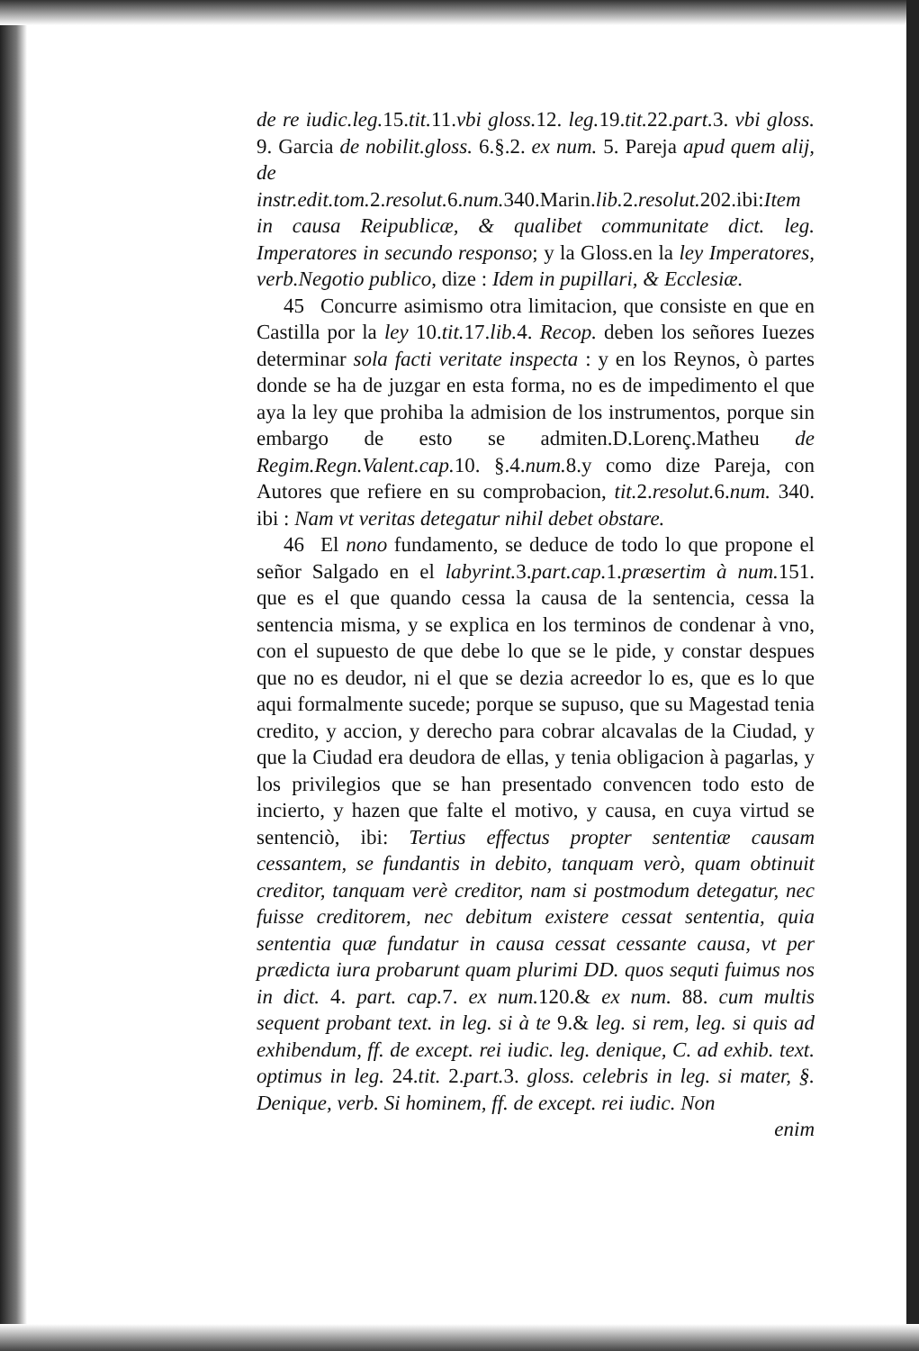de re iudic.leg. 15.tit. 11.vbi gloss. 12. leg. 19.tit. 22.part. 3. vbi gloss. 9. Garcia de nobilit.gloss. 6.§.2. ex num. 5. Pareja apud quem alij, de instr.edit.tom. 2.resolut. 6.num. 340.Marin.lib. 2.resolut. 202.ibi:Item in causa Reipublicæ, & qualibet communitate dict. leg. Imperatores in secundo responso; y la Gloss.en la ley Imperatores, verb.Negotio publico, dize : Idem in pupillari, & Ecclesiæ.
45 Concurre asimismo otra limitacion, que consiste en que en Castilla por la ley 10.tit. 17.lib. 4. Recop. deben los señores Iuezes determinar sola facti veritate inspecta : y en los Reynos, ò partes donde se ha de juzgar en esta forma, no es de impedimento el que aya la ley que prohiba la admision de los instrumentos, porque sin embargo de esto se admiten.D.Lorenç.Matheu de Regim.Regn.Valent.cap. 10. §.4.num. 8.y como dize Pareja, con Autores que refiere en su comprobacion, tit. 2.resolut. 6.num. 340. ibi : Nam vt veritas detegatur nihil debet obstare.
46 El nono fundamento, se deduce de todo lo que propone el señor Salgado en el labyrint. 3.part.cap. 1.præsertim à num. 151. que es el que quando cessa la causa de la sentencia, cessa la sentencia misma, y se explica en los terminos de condenar à vno, con el supuesto de que debe lo que se le pide, y constar despues que no es deudor, ni el que se dezia acreedor lo es, que es lo que aqui formalmente sucede; porque se supuso, que su Magestad tenia credito, y accion, y derecho para cobrar alcavalas de la Ciudad, y que la Ciudad era deudora de ellas, y tenia obligacion à pagarlas, y los privilegios que se han presentado convencen todo esto de incierto, y hazen que falte el motivo, y causa, en cuya virtud se sentenciò, ibi: Tertius effectus propter sententiæ causam cessantem, se fundantis in debito, tanquam verò, quam obtinuit creditor, tanquam verè creditor, nam si postmodum detegatur, nec fuisse creditorem, nec debitum existere cessat sententia, quia sententia quæ fundatur in causa cessat cessante causa, vt per prædicta iura probarunt quam plurimi DD. quos sequti fuimus nos in dict. 4. part. cap. 7. ex num. 120.& ex num. 88. cum multis sequent probant text. in leg. si à te 9.& leg. si rem, leg. si quis ad exhibendum, ff. de except. rei iudic. leg. denique, C. ad exhib. text. optimus in leg. 24.tit. 2.part. 3. gloss. celebris in leg. si mater, §. Denique, verb. Si hominem, ff. de except. rei iudic. Non
enim